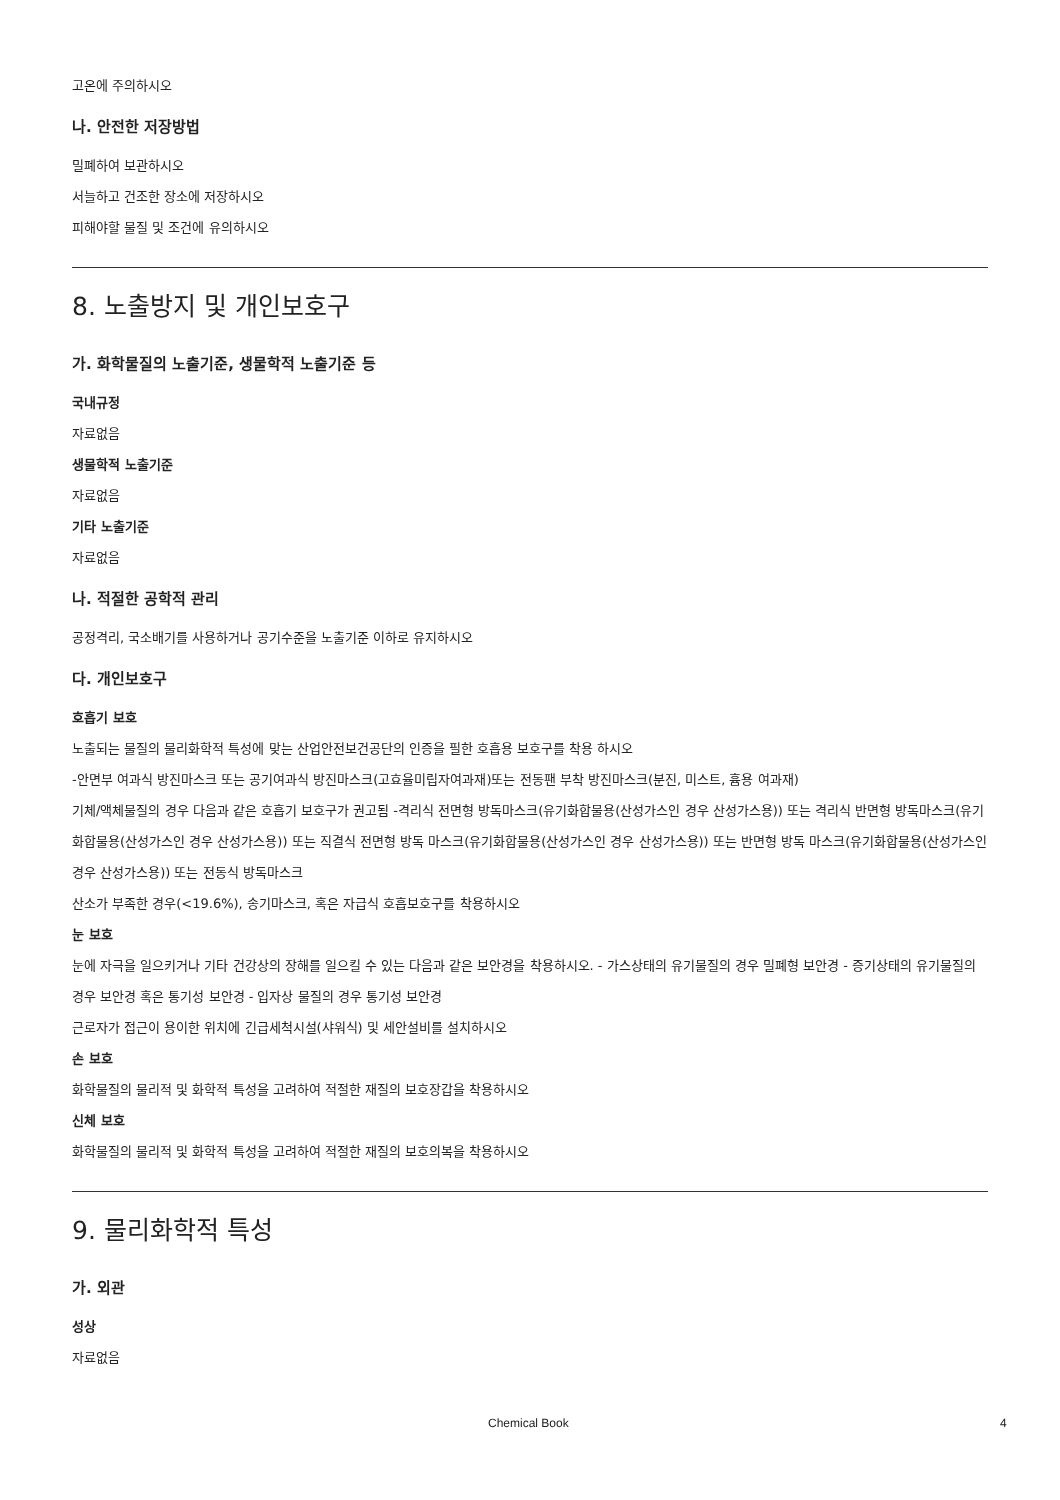고온에 주의하시오
나. 안전한 저장방법
밀폐하여 보관하시오
서늘하고 건조한 장소에 저장하시오
피해야할 물질 및 조건에 유의하시오
8. 노출방지 및 개인보호구
가. 화학물질의 노출기준, 생물학적 노출기준 등
국내규정
자료없음
생물학적 노출기준
자료없음
기타 노출기준
자료없음
나. 적절한 공학적 관리
공정격리, 국소배기를 사용하거나 공기수준을 노출기준 이하로 유지하시오
다. 개인보호구
호흡기 보호
노출되는 물질의 물리화학적 특성에 맞는 산업안전보건공단의 인증을 필한 호흡용 보호구를 착용 하시오
-안면부 여과식 방진마스크 또는 공기여과식 방진마스크(고효율미립자여과재)또는 전동팬 부착 방진마스크(분진, 미스트, 흄용 여과재)
기체/액체물질의 경우 다음과 같은 호흡기 보호구가 권고됨 -격리식 전면형 방독마스크(유기화합물용(산성가스인 경우 산성가스용)) 또는 격리식 반면형 방독마스크(유기화합물용(산성가스인 경우 산성가스용)) 또는 직결식 전면형 방독 마스크(유기화합물용(산성가스인 경우 산성가스용)) 또는 반면형 방독 마스크(유기화합물용(산성가스인 경우 산성가스용)) 또는 전동식 방독마스크
산소가 부족한 경우(<19.6%), 송기마스크, 혹은 자급식 호흡보호구를 착용하시오
눈 보호
눈에 자극을 일으키거나 기타 건강상의 장해를 일으킬 수 있는 다음과 같은 보안경을 착용하시오. - 가스상태의 유기물질의 경우 밀폐형 보안경 - 증기상태의 유기물질의 경우 보안경 혹은 통기성 보안경 - 입자상 물질의 경우 통기성 보안경
근로자가 접근이 용이한 위치에 긴급세척시설(샤워식) 및 세안설비를 설치하시오
손 보호
화학물질의 물리적 및 화학적 특성을 고려하여 적절한 재질의 보호장갑을 착용하시오
신체 보호
화학물질의 물리적 및 화학적 특성을 고려하여 적절한 재질의 보호의복을 착용하시오
9. 물리화학적 특성
가. 외관
성상
자료없음
Chemical Book 4